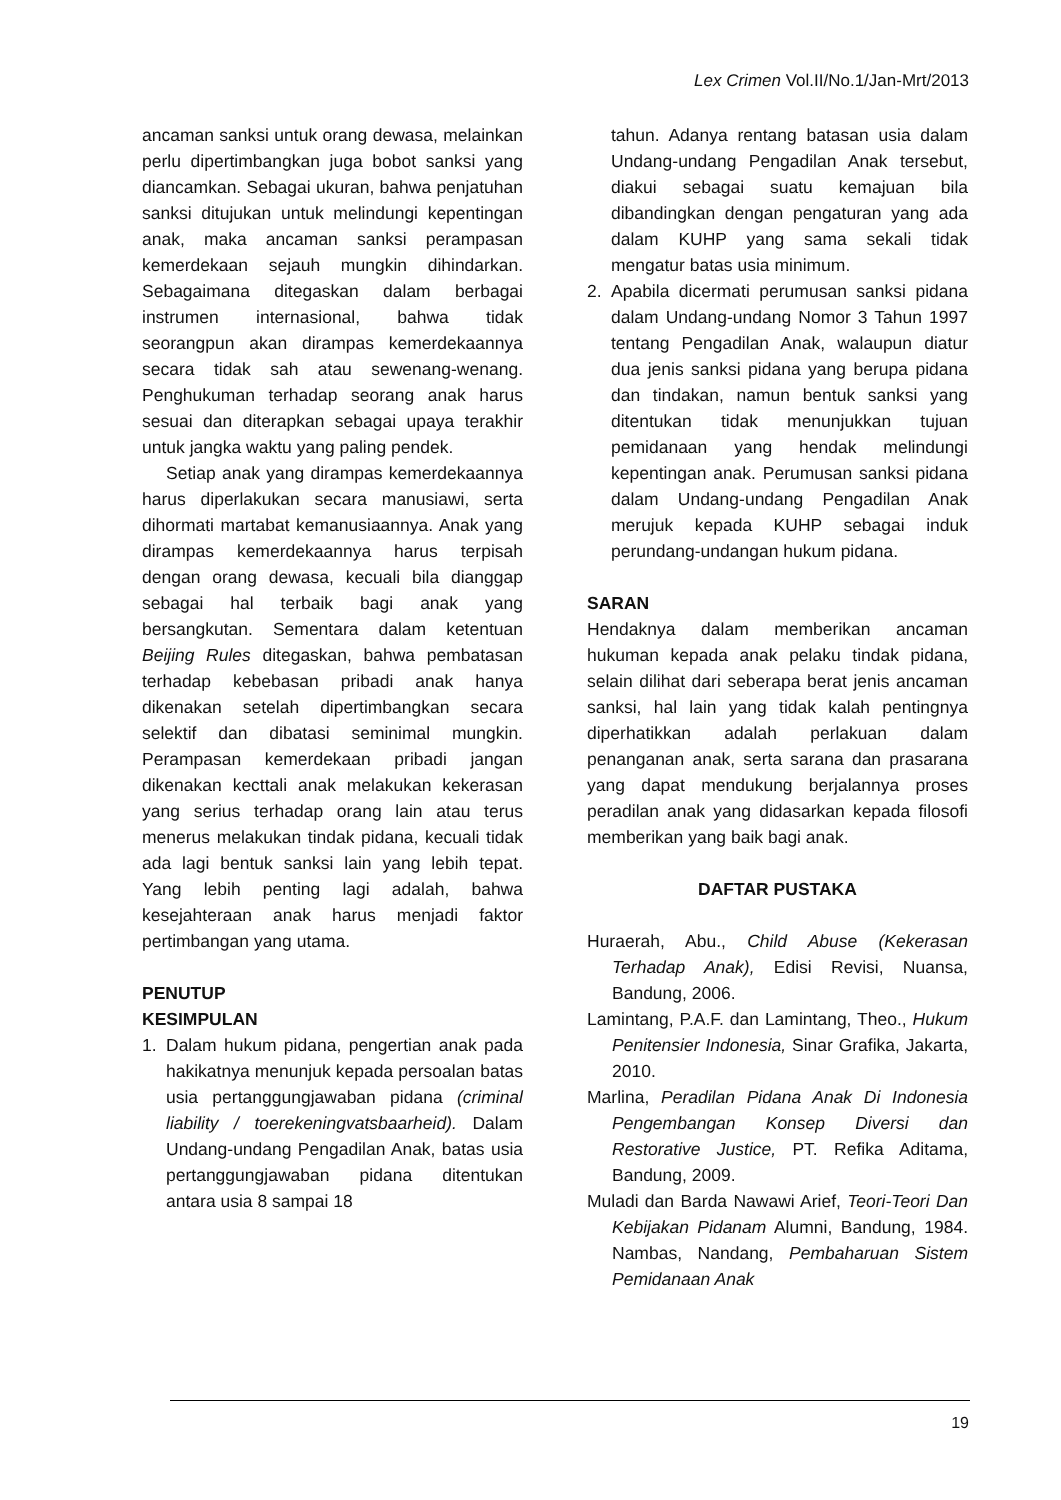Lex Crimen Vol.II/No.1/Jan-Mrt/2013
ancaman sanksi untuk orang dewasa, melainkan perlu dipertimbangkan juga bobot sanksi yang diancamkan. Sebagai ukuran, bahwa penjatuhan sanksi ditujukan untuk melindungi kepentingan anak, maka ancaman sanksi perampasan kemerdekaan sejauh mungkin dihindarkan. Sebagaimana ditegaskan dalam berbagai instrumen internasional, bahwa tidak seorangpun akan dirampas kemerdekaannya secara tidak sah atau sewenang-wenang. Penghukuman terhadap seorang anak harus sesuai dan diterapkan sebagai upaya terakhir untuk jangka waktu yang paling pendek.
Setiap anak yang dirampas kemerdekaannya harus diperlakukan secara manusiawi, serta dihormati martabat kemanusiaannya. Anak yang dirampas kemerdekaannya harus terpisah dengan orang dewasa, kecuali bila dianggap sebagai hal terbaik bagi anak yang bersangkutan. Sementara dalam ketentuan Beijing Rules ditegaskan, bahwa pembatasan terhadap kebebasan pribadi anak hanya dikenakan setelah dipertimbangkan secara selektif dan dibatasi seminimal mungkin. Perampasan kemerdekaan pribadi jangan dikenakan kecttali anak melakukan kekerasan yang serius terhadap orang lain atau terus menerus melakukan tindak pidana, kecuali tidak ada lagi bentuk sanksi lain yang lebih tepat. Yang lebih penting lagi adalah, bahwa kesejahteraan anak harus menjadi faktor pertimbangan yang utama.
PENUTUP
KESIMPULAN
1. Dalam hukum pidana, pengertian anak pada hakikatnya menunjuk kepada persoalan batas usia pertanggungjawaban pidana (criminal liability / toerekeningvatsbaarheid). Dalam Undang-undang Pengadilan Anak, batas usia pertanggungjawaban pidana ditentukan antara usia 8 sampai 18
tahun. Adanya rentang batasan usia dalam Undang-undang Pengadilan Anak tersebut, diakui sebagai suatu kemajuan bila dibandingkan dengan pengaturan yang ada dalam KUHP yang sama sekali tidak mengatur batas usia minimum.
2. Apabila dicermati perumusan sanksi pidana dalam Undang-undang Nomor 3 Tahun 1997 tentang Pengadilan Anak, walaupun diatur dua jenis sanksi pidana yang berupa pidana dan tindakan, namun bentuk sanksi yang ditentukan tidak menunjukkan tujuan pemidanaan yang hendak melindungi kepentingan anak. Perumusan sanksi pidana dalam Undang-undang Pengadilan Anak merujuk kepada KUHP sebagai induk perundang-undangan hukum pidana.
SARAN
Hendaknya dalam memberikan ancaman hukuman kepada anak pelaku tindak pidana, selain dilihat dari seberapa berat jenis ancaman sanksi, hal lain yang tidak kalah pentingnya diperhatikkan adalah perlakuan dalam penanganan anak, serta sarana dan prasarana yang dapat mendukung berjalannya proses peradilan anak yang didasarkan kepada filosofi memberikan yang baik bagi anak.
DAFTAR PUSTAKA
Huraerah, Abu., Child Abuse (Kekerasan Terhadap Anak), Edisi Revisi, Nuansa, Bandung, 2006.
Lamintang, P.A.F. dan Lamintang, Theo., Hukum Penitensier Indonesia, Sinar Grafika, Jakarta, 2010.
Marlina, Peradilan Pidana Anak Di Indonesia Pengembangan Konsep Diversi dan Restorative Justice, PT. Refika Aditama, Bandung, 2009.
Muladi dan Barda Nawawi Arief, Teori-Teori Dan Kebijakan Pidanam Alumni, Bandung, 1984. Nambas, Nandang, Pembaharuan Sistem Pemidanaan Anak
19